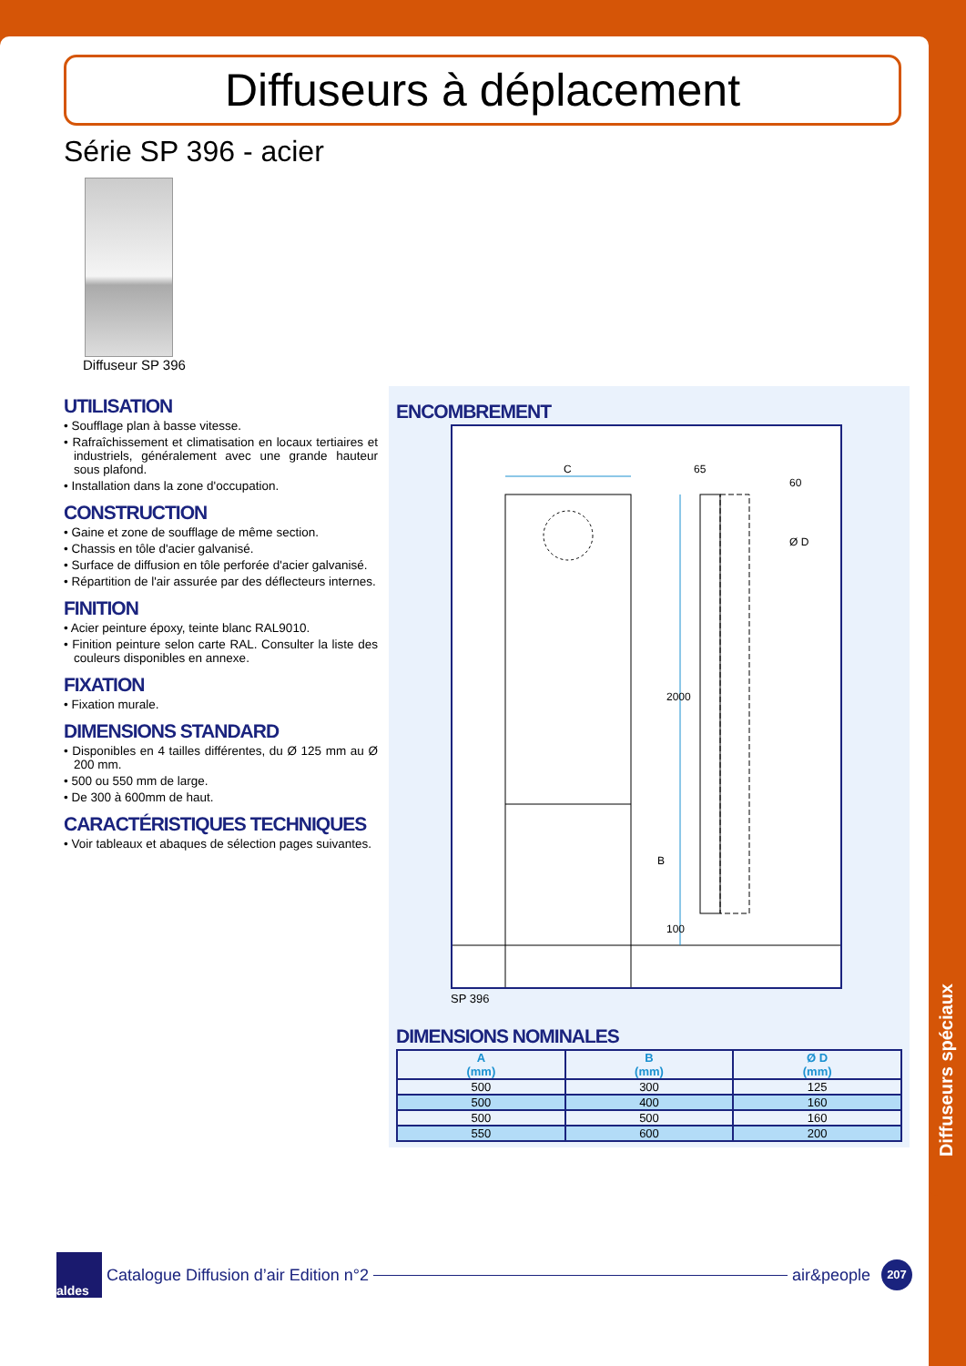Diffuseurs à déplacement
Série SP 396 - acier
Diffuseur SP 396
UTILISATION
• Soufflage plan à basse vitesse.
• Rafraîchissement et climatisation en locaux tertiaires et industriels, généralement avec une grande hauteur sous plafond.
• Installation dans la zone d'occupation.
CONSTRUCTION
• Gaine et zone de soufflage de même section.
• Chassis en tôle d'acier galvanisé.
• Surface de diffusion en tôle perforée d'acier galvanisé.
• Répartition de l'air assurée par des déflecteurs internes.
FINITION
• Acier peinture époxy, teinte blanc RAL9010.
• Finition peinture selon carte RAL. Consulter la liste des couleurs disponibles en annexe.
FIXATION
• Fixation murale.
DIMENSIONS STANDARD
• Disponibles en 4 tailles différentes, du Ø 125 mm au Ø 200 mm.
• 500 ou 550 mm de large.
• De 300 à 600mm de haut.
CARACTÉRISTIQUES TECHNIQUES
• Voir tableaux et abaques de sélection pages suivantes.
ENCOMBREMENT
C 65
60
Ø D
2000
B
100
SP 396
DIMENSIONS NOMINALES
| A (mm) | B (mm) | Ø D (mm) |
| --- | --- | --- |
| 500 | 300 | 125 |
| 500 | 400 | 160 |
| 500 | 500 | 160 |
| 550 | 600 | 200 |
Diffuseurs spéciaux
aldes
Catalogue Diffusion d’air Edition n°2
air&people
207